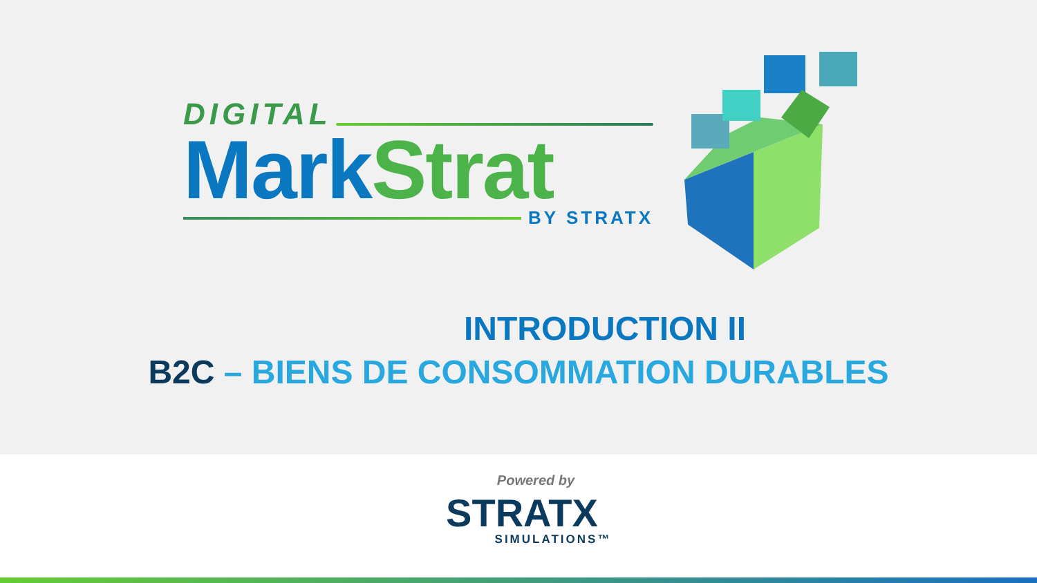DIGITAL
Mark Strat
BY STRATX
INTRODUCTION II
B2C – BIENS DE CONSOMMATION DURABLES
Powered by
STRATX
SIMULATIONS™